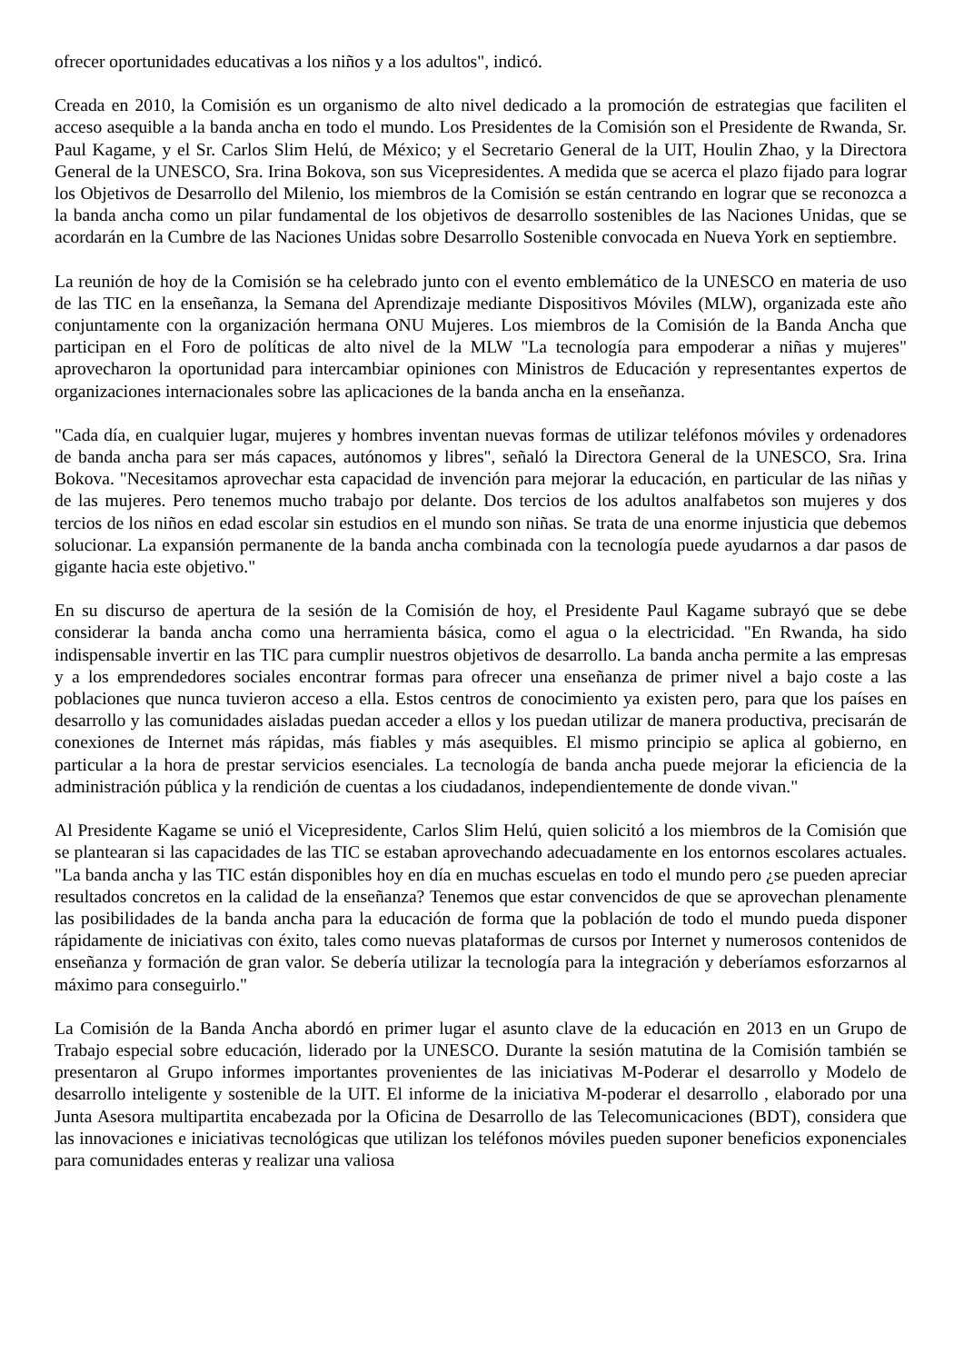ofrecer oportunidades educativas a los niños y a los adultos", indicó.
Creada en 2010, la Comisión es un organismo de alto nivel dedicado a la promoción de estrategias que faciliten el acceso asequible a la banda ancha en todo el mundo. Los Presidentes de la Comisión son el Presidente de Rwanda, Sr. Paul Kagame, y el Sr. Carlos Slim Helú, de México; y el Secretario General de la UIT, Houlin Zhao, y la Directora General de la UNESCO, Sra. Irina Bokova, son sus Vicepresidentes. A medida que se acerca el plazo fijado para lograr los Objetivos de Desarrollo del Milenio, los miembros de la Comisión se están centrando en lograr que se reconozca a la banda ancha como un pilar fundamental de los objetivos de desarrollo sostenibles de las Naciones Unidas, que se acordarán en la Cumbre de las Naciones Unidas sobre Desarrollo Sostenible convocada en Nueva York en septiembre.
La reunión de hoy de la Comisión se ha celebrado junto con el evento emblemático de la UNESCO en materia de uso de las TIC en la enseñanza, la Semana del Aprendizaje mediante Dispositivos Móviles (MLW), organizada este año conjuntamente con la organización hermana ONU Mujeres. Los miembros de la Comisión de la Banda Ancha que participan en el Foro de políticas de alto nivel de la MLW "La tecnología para empoderar a niñas y mujeres" aprovecharon la oportunidad para intercambiar opiniones con Ministros de Educación y representantes expertos de organizaciones internacionales sobre las aplicaciones de la banda ancha en la enseñanza.
"Cada día, en cualquier lugar, mujeres y hombres inventan nuevas formas de utilizar teléfonos móviles y ordenadores de banda ancha para ser más capaces, autónomos y libres", señaló la Directora General de la UNESCO, Sra. Irina Bokova. "Necesitamos aprovechar esta capacidad de invención para mejorar la educación, en particular de las niñas y de las mujeres. Pero tenemos mucho trabajo por delante. Dos tercios de los adultos analfabetos son mujeres y dos tercios de los niños en edad escolar sin estudios en el mundo son niñas. Se trata de una enorme injusticia que debemos solucionar. La expansión permanente de la banda ancha combinada con la tecnología puede ayudarnos a dar pasos de gigante hacia este objetivo."
En su discurso de apertura de la sesión de la Comisión de hoy, el Presidente Paul Kagame subrayó que se debe considerar la banda ancha como una herramienta básica, como el agua o la electricidad. "En Rwanda, ha sido indispensable invertir en las TIC para cumplir nuestros objetivos de desarrollo. La banda ancha permite a las empresas y a los emprendedores sociales encontrar formas para ofrecer una enseñanza de primer nivel a bajo coste a las poblaciones que nunca tuvieron acceso a ella. Estos centros de conocimiento ya existen pero, para que los países en desarrollo y las comunidades aisladas puedan acceder a ellos y los puedan utilizar de manera productiva, precisarán de conexiones de Internet más rápidas, más fiables y más asequibles. El mismo principio se aplica al gobierno, en particular a la hora de prestar servicios esenciales. La tecnología de banda ancha puede mejorar la eficiencia de la administración pública y la rendición de cuentas a los ciudadanos, independientemente de donde vivan."
Al Presidente Kagame se unió el Vicepresidente, Carlos Slim Helú, quien solicitó a los miembros de la Comisión que se plantearan si las capacidades de las TIC se estaban aprovechando adecuadamente en los entornos escolares actuales. "La banda ancha y las TIC están disponibles hoy en día en muchas escuelas en todo el mundo pero ¿se pueden apreciar resultados concretos en la calidad de la enseñanza? Tenemos que estar convencidos de que se aprovechan plenamente las posibilidades de la banda ancha para la educación de forma que la población de todo el mundo pueda disponer rápidamente de iniciativas con éxito, tales como nuevas plataformas de cursos por Internet y numerosos contenidos de enseñanza y formación de gran valor. Se debería utilizar la tecnología para la integración y deberíamos esforzarnos al máximo para conseguirlo."
La Comisión de la Banda Ancha abordó en primer lugar el asunto clave de la educación en 2013 en un Grupo de Trabajo especial sobre educación, liderado por la UNESCO. Durante la sesión matutina de la Comisión también se presentaron al Grupo informes importantes provenientes de las iniciativas M-Poderar el desarrollo y Modelo de desarrollo inteligente y sostenible de la UIT. El informe de la iniciativa M-poderar el desarrollo , elaborado por una Junta Asesora multipartita encabezada por la Oficina de Desarrollo de las Telecomunicaciones (BDT), considera que las innovaciones e iniciativas tecnológicas que utilizan los teléfonos móviles pueden suponer beneficios exponenciales para comunidades enteras y realizar una valiosa